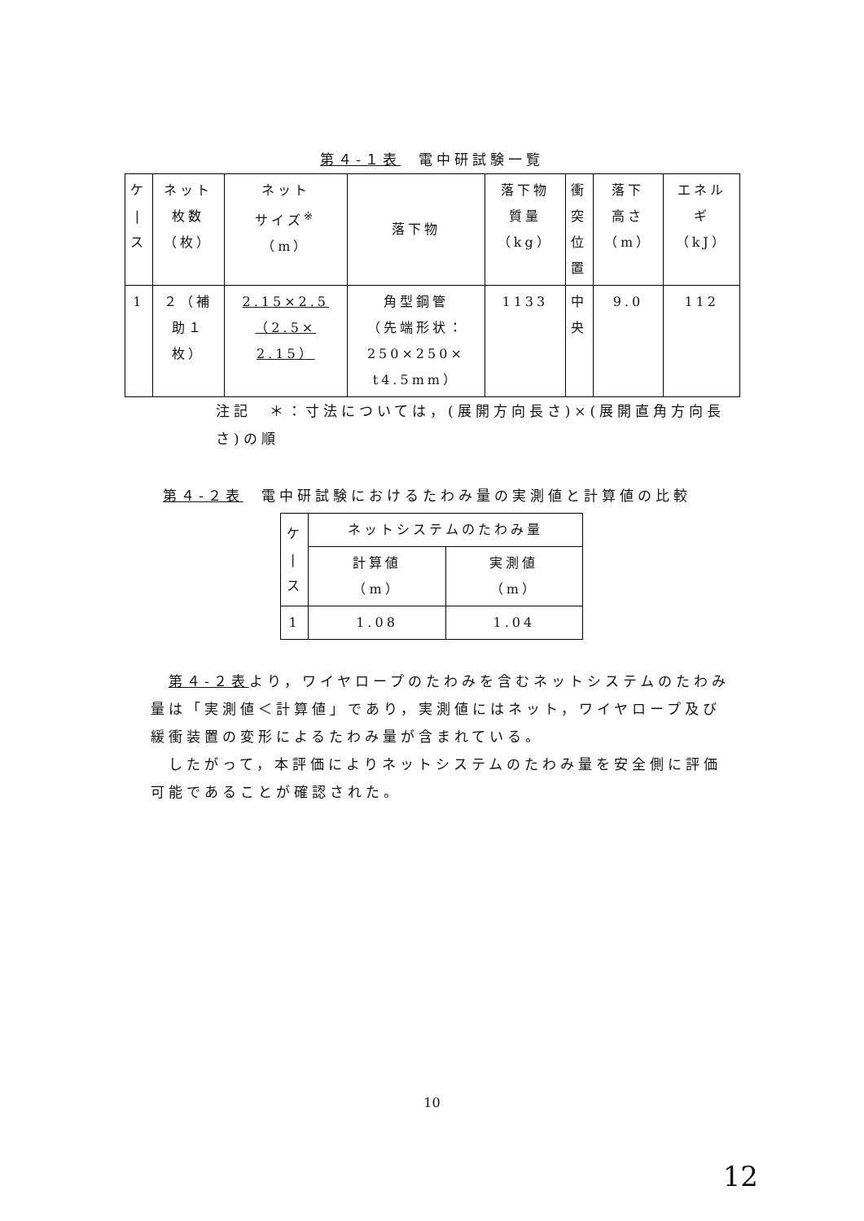第４-１表　電中研試験一覧
| ケ / ス | ネット 枚数 （枚） | ネット サイズ<sup>※</sup> （m） | 落下物 | 落下物 質量 （kg） | 衝 突 位 置 | 落下 高さ （m） | エネル ギ （kJ） |
| --- | --- | --- | --- | --- | --- | --- | --- |
| 1 | ２（補 助１ 枚） | 2.15×2.5 （2.5× 2.15） | 角型鋼管 （先端形状： 250×250× t4.5mm） | 1133 | 中 央 | 9.0 | 112 |
注記　＊：寸法については，(展開方向長さ)×(展開直角方向長さ)の順
第４-２表　電中研試験におけるたわみ量の実測値と計算値の比較
| ケ / ス | ネットシステムのたわみ量 | |
| --- | --- | --- |
| | 計算値 （m） | 実測値 （m） |
| 1 | 1.08 | 1.04 |
第４-２表より，ワイヤロープのたわみを含むネットシステムのたわみ量は「実測値＜計算値」であり，実測値にはネット，ワイヤロープ及び緩衝装置の変形によるたわみ量が含まれている。
したがって，本評価によりネットシステムのたわみ量を安全側に評価可能であることが確認された。
10
12